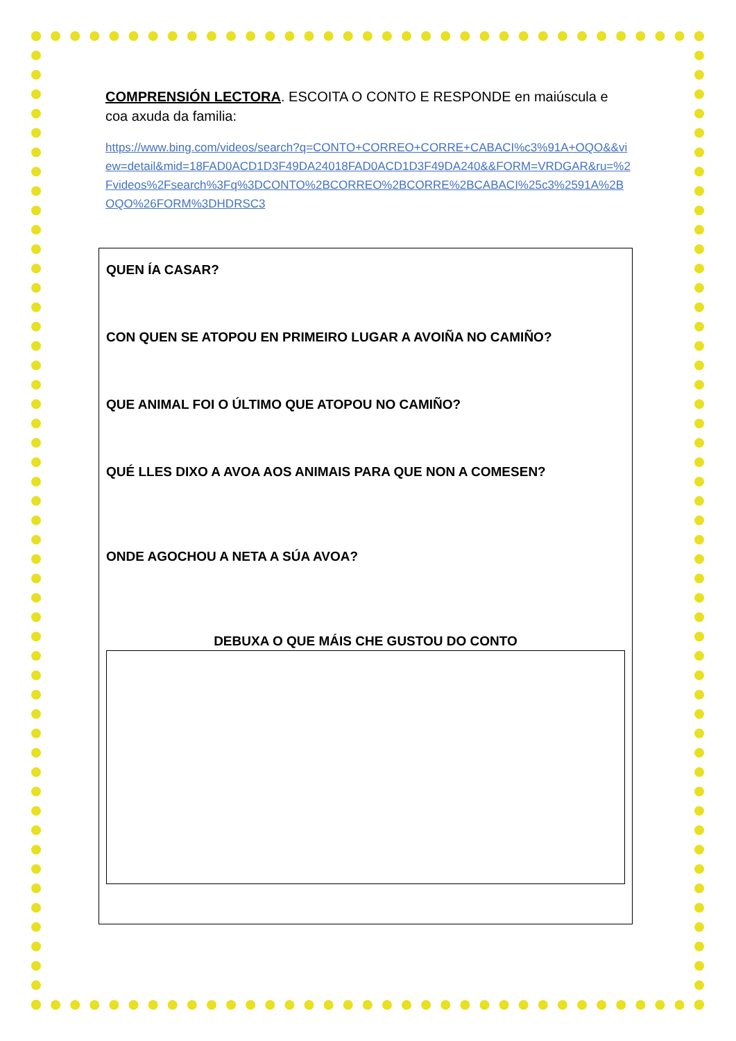COMPRENSIÓN LECTORA. ESCOITA O CONTO E RESPONDE en maiúscula e coa axuda da familia:
https://www.bing.com/videos/search?q=CONTO+CORREO+CORRE+CABACI%c3%91A+OQO&&view=detail&mid=18FAD0ACD1D3F49DA24018FAD0ACD1D3F49DA240&&FORM=VRDGAR&ru=%2Fvideos%2Fsearch%3Fq%3DCONTO%2BCORREO%2BCORRE%2BCABACI%25c3%2591A%2BOQO%26FORM%3DHDRSC3
QUEN ÍA CASAR?
CON QUEN SE ATOPOU EN PRIMEIRO LUGAR A AVOIÑA NO CAMIÑO?
QUE ANIMAL FOI O ÚLTIMO QUE ATOPOU NO CAMIÑO?
QUÉ LLES DIXO A AVOA AOS ANIMAIS PARA QUE NON A COMESEN?
ONDE AGOCHOU A NETA A SÚA AVOA?
DEBUXA O QUE MÁIS CHE GUSTOU DO CONTO